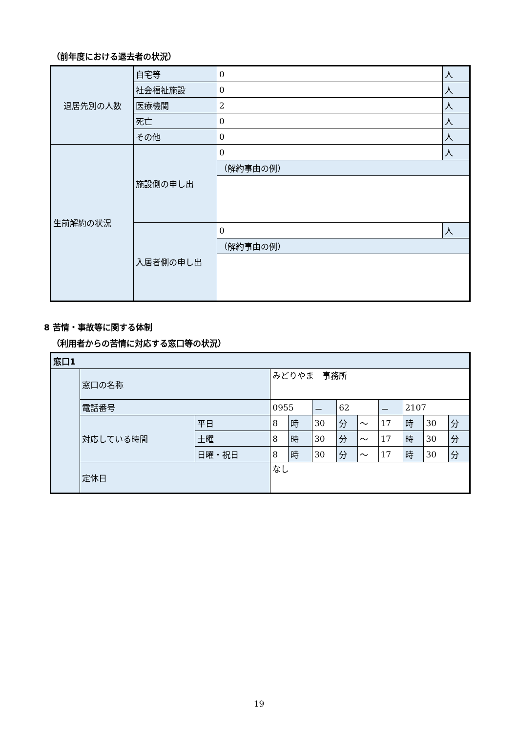（前年度における退去者の状況）
| 退居先別の人数 | 自宅等 | 0 | 人 |
| | 社会福祉施設 | 0 | 人 |
| | 医療機関 | 2 | 人 |
| | 死亡 | 0 | 人 |
| | その他 | 0 | 人 |
| 生前解約の状況 | 施設側の申し出 | 0 | 人 |
| | | （解約事由の例） | |
| | 入居者側の申し出 | 0 | 人 |
| | | （解約事由の例） | |
8 苦情・事故等に関する体制
（利用者からの苦情に対応する窓口等の状況）
| 窓口1 | | | | | | | | | | | |
| | 窓口の名称 | | みどりやま 事務所 | | | | | | | | |
| | 電話番号 | | 0955 | | － | 62 | | － | 2107 | | |
| | 対応している時間 | 平日 | 8 | 時 | 30 | 分 | ～ | 17 | 時 | 30 | 分 |
| | | 土曜 | 8 | 時 | 30 | 分 | ～ | 17 | 時 | 30 | 分 |
| | | 日曜・祝日 | 8 | 時 | 30 | 分 | ～ | 17 | 時 | 30 | 分 |
| | 定休日 | | なし | | | | | | | | |
19